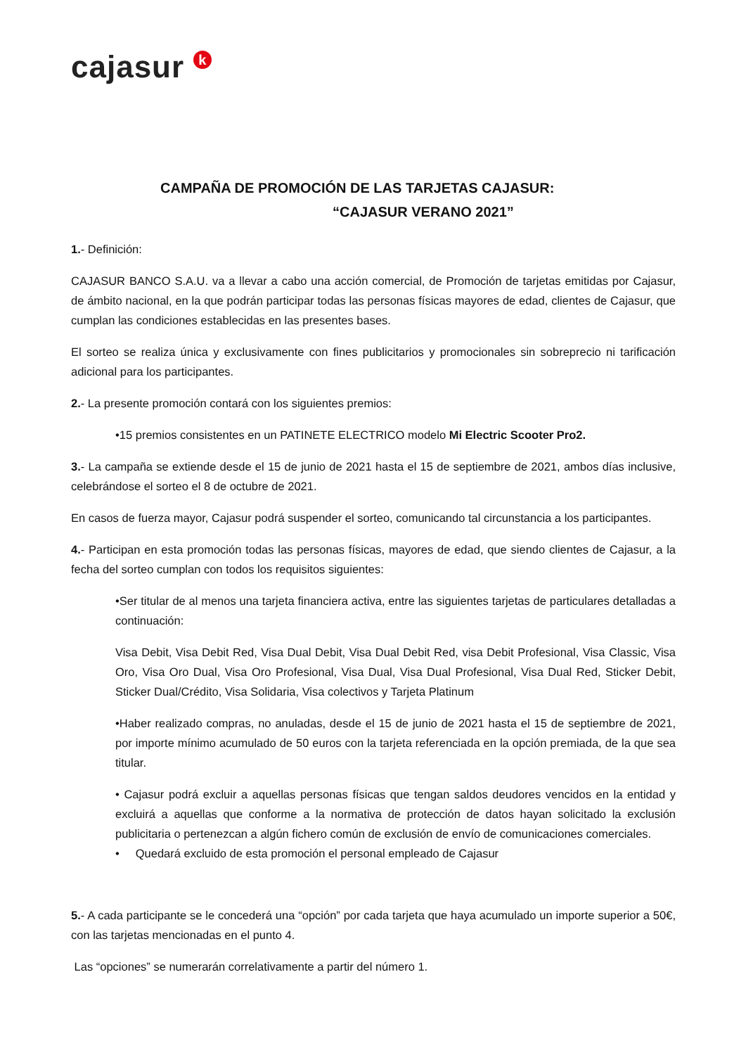cajasur k
CAMPAÑA DE PROMOCIÓN DE LAS TARJETAS CAJASUR:
“CAJASUR VERANO 2021”
1.- Definición:
CAJASUR BANCO S.A.U. va a llevar a cabo una acción comercial, de Promoción de tarjetas emitidas por Cajasur, de ámbito nacional, en la que podrán participar todas las personas físicas mayores de edad, clientes de Cajasur, que cumplan las condiciones establecidas en las presentes bases.
El sorteo se realiza única y exclusivamente con fines publicitarios y promocionales sin sobreprecio ni tarificación adicional para los participantes.
2.- La presente promoción contará con los siguientes premios:
•15 premios consistentes en un PATINETE ELECTRICO modelo Mi Electric Scooter Pro2.
3.- La campaña se extiende desde el 15 de junio de 2021 hasta el 15 de septiembre de 2021, ambos días inclusive, celebrándose el sorteo el 8 de octubre de 2021.
En casos de fuerza mayor, Cajasur podrá suspender el sorteo, comunicando tal circunstancia a los participantes.
4.- Participan en esta promoción todas las personas físicas, mayores de edad, que siendo clientes de Cajasur, a la fecha del sorteo cumplan con todos los requisitos siguientes:
•Ser titular de al menos una tarjeta financiera activa, entre las siguientes tarjetas de particulares detalladas a continuación:
Visa Debit, Visa Debit Red, Visa Dual Debit, Visa Dual Debit Red, visa Debit Profesional, Visa Classic, Visa Oro, Visa Oro Dual, Visa Oro Profesional, Visa Dual, Visa Dual Profesional, Visa Dual Red, Sticker Debit, Sticker Dual/Crédito, Visa Solidaria, Visa colectivos y Tarjeta Platinum
•Haber realizado compras, no anuladas, desde el 15 de junio de 2021 hasta el 15 de septiembre de 2021, por importe mínimo acumulado de 50 euros con la tarjeta referenciada en la opción premiada, de la que sea titular.
• Cajasur podrá excluir a aquellas personas físicas que tengan saldos deudores vencidos en la entidad y excluirá a aquellas que conforme a la normativa de protección de datos hayan solicitado la exclusión publicitaria o pertenezcan a algún fichero común de exclusión de envío de comunicaciones comerciales.
• Quedará excluido de esta promoción el personal empleado de Cajasur
5.- A cada participante se le concederá una “opción” por cada tarjeta que haya acumulado un importe superior a 50€, con las tarjetas mencionadas en el punto 4.
Las “opciones” se numerarán correlativamente a partir del número 1.